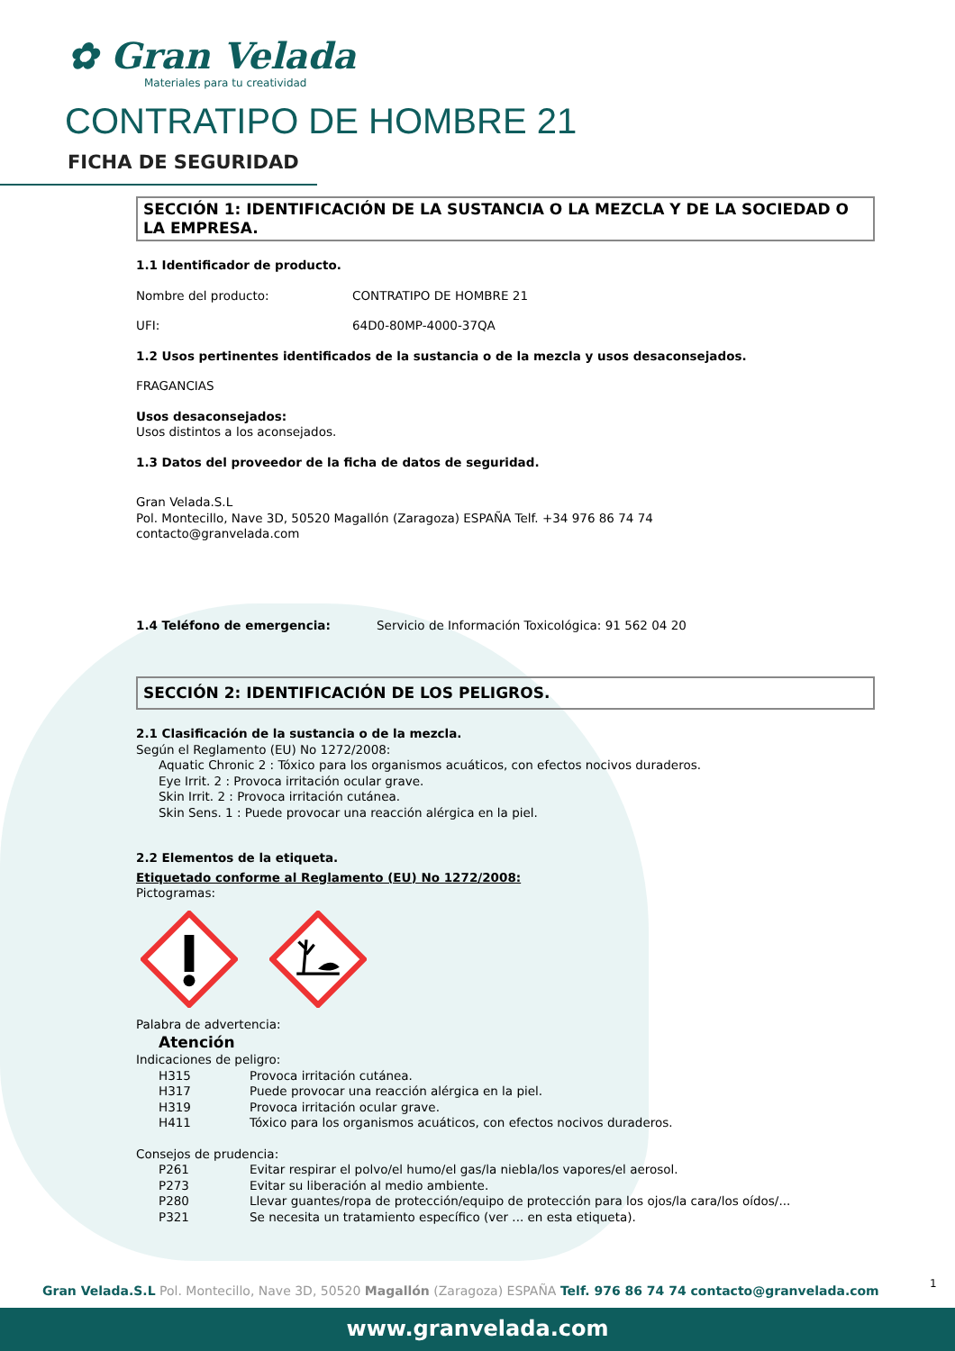✿ Gran Velada
Materiales para tu creatividad
CONTRATIPO DE HOMBRE 21
FICHA DE SEGURIDAD
SECCIÓN 1: IDENTIFICACIÓN DE LA SUSTANCIA O LA MEZCLA Y DE LA SOCIEDAD O LA EMPRESA.
1.1 Identificador de producto.
Nombre del producto: CONTRATIPO DE HOMBRE 21
UFI: 64D0-80MP-4000-37QA
1.2 Usos pertinentes identificados de la sustancia o de la mezcla y usos desaconsejados.
FRAGANCIAS
Usos desaconsejados:
Usos distintos a los aconsejados.
1.3 Datos del proveedor de la ficha de datos de seguridad.
Gran Velada.S.L
Pol. Montecillo, Nave 3D, 50520 Magallón (Zaragoza) ESPAÑA Telf. +34 976 86 74 74
contacto@granvelada.com
1.4 Teléfono de emergencia: Servicio de Información Toxicológica: 91 562 04 20
SECCIÓN 2: IDENTIFICACIÓN DE LOS PELIGROS.
2.1 Clasificación de la sustancia o de la mezcla.
Según el Reglamento (EU) No 1272/2008:
Aquatic Chronic 2 : Tóxico para los organismos acuáticos, con efectos nocivos duraderos.
Eye Irrit. 2 : Provoca irritación ocular grave.
Skin Irrit. 2 : Provoca irritación cutánea.
Skin Sens. 1 : Puede provocar una reacción alérgica en la piel.
2.2 Elementos de la etiqueta.
Etiquetado conforme al Reglamento (EU) No 1272/2008:
Pictogramas:
Palabra de advertencia:
Atención
Indicaciones de peligro:
H315 Provoca irritación cutánea.
H317 Puede provocar una reacción alérgica en la piel.
H319 Provoca irritación ocular grave.
H411 Tóxico para los organismos acuáticos, con efectos nocivos duraderos.
Consejos de prudencia:
P261 Evitar respirar el polvo/el humo/el gas/la niebla/los vapores/el aerosol.
P273 Evitar su liberación al medio ambiente.
P280 Llevar guantes/ropa de protección/equipo de protección para los ojos/la cara/los oídos/...
P321 Se necesita un tratamiento específico (ver ... en esta etiqueta).
1
Gran Velada.S.L Pol. Montecillo, Nave 3D, 50520 Magallón (Zaragoza) ESPAÑA Telf. 976 86 74 74 contacto@granvelada.com
www.granvelada.com